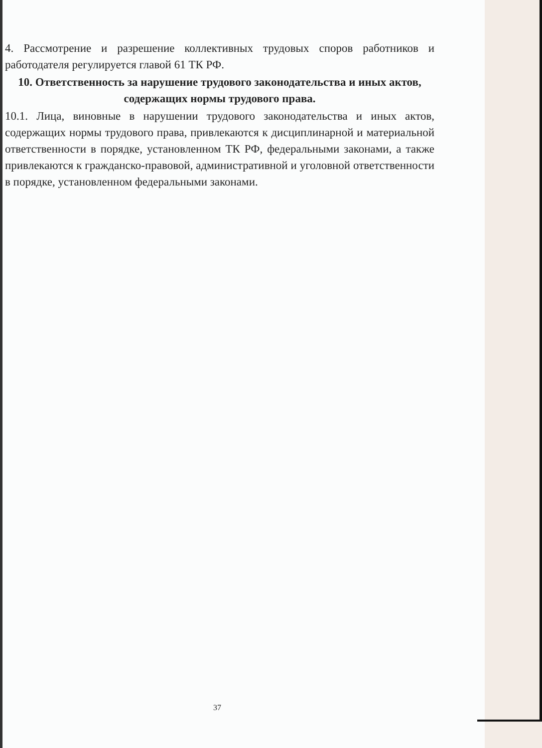4. Рассмотрение и разрешение коллективных трудовых споров работников и работодателя регулируется главой 61 ТК РФ.
10. Ответственность за нарушение трудового законодательства и иных актов, содержащих нормы трудового права.
10.1. Лица, виновные в нарушении трудового законодательства и иных актов, содержащих нормы трудового права, привлекаются к дисциплинарной и материальной ответственности в порядке, установленном ТК РФ, федеральными законами, а также привлекаются к гражданско-правовой, административной и уголовной ответственности в порядке, установленном федеральными законами.
37